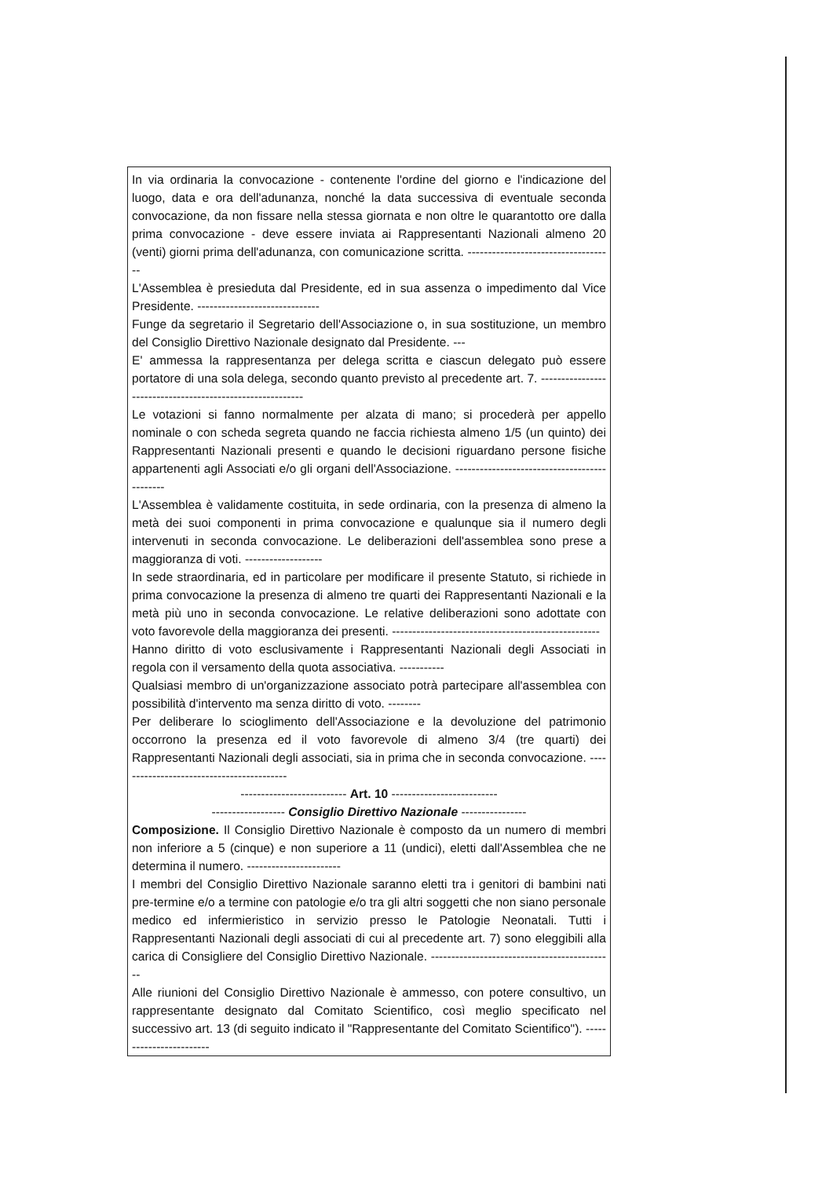In via ordinaria la convocazione - contenente l'ordine del giorno e l'indicazione del luogo, data e ora dell'adunanza, nonché la data successiva di eventuale seconda convocazione, da non fissare nella stessa giornata e non oltre le quarantotto ore dalla prima convocazione - deve essere inviata ai Rappresentanti Nazionali almeno 20 (venti) giorni prima dell'adunanza, con comunicazione scritta. ------------------------------------
L'Assemblea è presieduta dal Presidente, ed in sua assenza o impedimento dal Vice Presidente. ------------------------------
Funge da segretario il Segretario dell'Associazione o, in sua sostituzione, un membro del Consiglio Direttivo Nazionale designato dal Presidente. ---
E' ammessa la rappresentanza per delega scritta e ciascun delegato può essere portatore di una sola delega, secondo quanto previsto al precedente art. 7. ----------------------------------------------------------
Le votazioni si fanno normalmente per alzata di mano; si procederà per appello nominale o con scheda segreta quando ne faccia richiesta almeno 1/5 (un quinto) dei Rappresentanti Nazionali presenti e quando le decisioni riguardano persone fisiche appartenenti agli Associati e/o gli organi dell'Associazione. ---------------------------------------------
L'Assemblea è validamente costituita, in sede ordinaria, con la presenza di almeno la metà dei suoi componenti in prima convocazione e qualunque sia il numero degli intervenuti in seconda convocazione. Le deliberazioni dell'assemblea sono prese a maggioranza di voti. -------------------
In sede straordinaria, ed in particolare per modificare il presente Statuto, si richiede in prima convocazione la presenza di almeno tre quarti dei Rappresentanti Nazionali e la metà più uno in seconda convocazione. Le relative deliberazioni sono adottate con voto favorevole della maggioranza dei presenti. ---------------------------------------------------
Hanno diritto di voto esclusivamente i Rappresentanti Nazionali degli Associati in regola con il versamento della quota associativa. -----------
Qualsiasi membro di un'organizzazione associato potrà partecipare all'assemblea con possibilità d'intervento ma senza diritto di voto. --------
Per deliberare lo scioglimento dell'Associazione e la devoluzione del patrimonio occorrono la presenza ed il voto favorevole di almeno 3/4 (tre quarti) dei Rappresentanti Nazionali degli associati, sia in prima che in seconda convocazione. ------------------------------------------
-------------------------- Art. 10 --------------------------
------------------ Consiglio Direttivo Nazionale ----------------
Composizione. Il Consiglio Direttivo Nazionale è composto da un numero di membri non inferiore a 5 (cinque) e non superiore a 11 (undici), eletti dall'Assemblea che ne determina il numero. -----------------------
I membri del Consiglio Direttivo Nazionale saranno eletti tra i genitori di bambini nati pre-termine e/o a termine con patologie e/o tra gli altri soggetti che non siano personale medico ed infermieristico in servizio presso le Patologie Neonatali. Tutti i Rappresentanti Nazionali degli associati di cui al precedente art. 7) sono eleggibili alla carica di Consigliere del Consiglio Direttivo Nazionale. ---------------------------------------------
Alle riunioni del Consiglio Direttivo Nazionale è ammesso, con potere consultivo, un rappresentante designato dal Comitato Scientifico, così meglio specificato nel successivo art. 13 (di seguito indicato il "Rappresentante del Comitato Scientifico"). ------------------------